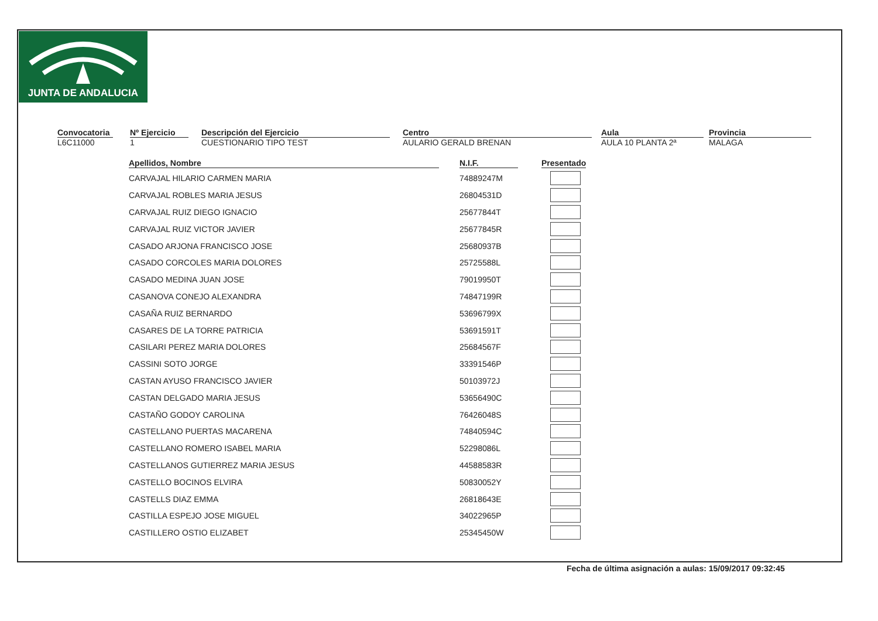JUNTA DE ANDALUCIA
Convocatoria
L6C11000
Nº Ejercicio
1
Descripción del Ejercicio
CUESTIONARIO TIPO TEST
Centro
AULARIO GERALD BRENAN
Aula
AULA 10 PLANTA 2ª
Provincia
MALAGA
| Apellidos, Nombre | N.I.F. | Presentado |
| --- | --- | --- |
| CARVAJAL HILARIO CARMEN MARIA | 74889247M | |
| CARVAJAL ROBLES MARIA JESUS | 26804531D | |
| CARVAJAL RUIZ DIEGO IGNACIO | 25677844T | |
| CARVAJAL RUIZ VICTOR JAVIER | 25677845R | |
| CASADO ARJONA FRANCISCO JOSE | 25680937B | |
| CASADO CORCOLES MARIA DOLORES | 25725588L | |
| CASADO MEDINA JUAN JOSE | 79019950T | |
| CASANOVA CONEJO ALEXANDRA | 74847199R | |
| CASAÑA RUIZ BERNARDO | 53696799X | |
| CASARES DE LA TORRE PATRICIA | 53691591T | |
| CASILARI PEREZ MARIA DOLORES | 25684567F | |
| CASSINI SOTO JORGE | 33391546P | |
| CASTAN AYUSO FRANCISCO JAVIER | 50103972J | |
| CASTAN DELGADO MARIA JESUS | 53656490C | |
| CASTAÑO GODOY CAROLINA | 76426048S | |
| CASTELLANO PUERTAS MACARENA | 74840594C | |
| CASTELLANO ROMERO ISABEL MARIA | 52298086L | |
| CASTELLANOS GUTIERREZ MARIA JESUS | 44588583R | |
| CASTELLO BOCINOS ELVIRA | 50830052Y | |
| CASTELLS DIAZ EMMA | 26818643E | |
| CASTILLA ESPEJO JOSE MIGUEL | 34022965P | |
| CASTILLERO OSTIO ELIZABET | 25345450W | |
Fecha de última asignación a aulas: 15/09/2017 09:32:45